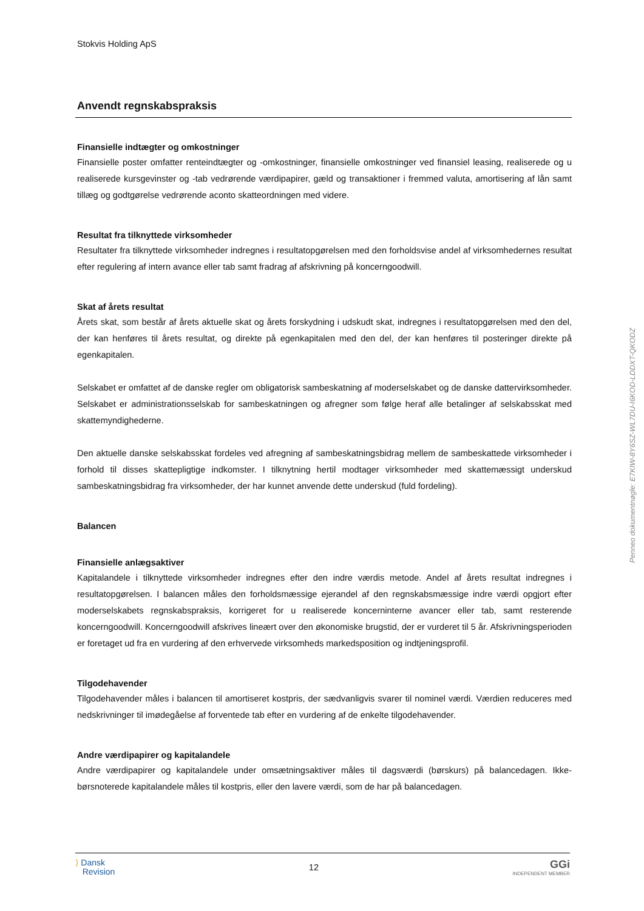Stokvis Holding ApS
Anvendt regnskabspraksis
Finansielle indtægter og omkostninger
Finansielle poster omfatter renteindtægter og -omkostninger, finansielle omkostninger ved finansiel leasing, realiserede og u realiserede kursgevinster og -tab vedrørende værdipapirer, gæld og transaktioner i fremmed valuta, amortisering af lån samt tillæg og godtgørelse vedrørende aconto skatteordningen med videre.
Resultat fra tilknyttede virksomheder
Resultater fra tilknyttede virksomheder indregnes i resultatopgørelsen med den forholdsvise andel af virksomhedernes resultat efter regulering af intern avance eller tab samt fradrag af afskrivning på koncerngoodwill.
Skat af årets resultat
Årets skat, som består af årets aktuelle skat og årets forskydning i udskudt skat, indregnes i resultatopgørelsen med den del, der kan henføres til årets resultat, og direkte på egenkapitalen med den del, der kan henføres til posteringer direkte på egenkapitalen.
Selskabet er omfattet af de danske regler om obligatorisk sambeskatning af moderselskabet og de danske dattervirksomheder. Selskabet er administrationsselskab for sambeskatningen og afregner som følge heraf alle betalinger af selskabsskat med skattemyndighederne.
Den aktuelle danske selskabsskat fordeles ved afregning af sambeskatningsbidrag mellem de sambeskattede virksomheder i forhold til disses skattepligtige indkomster. I tilknytning hertil modtager virksomheder med skattemæssigt underskud sambeskatningsbidrag fra virksomheder, der har kunnet anvende dette underskud (fuld fordeling).
Balancen
Finansielle anlægsaktiver
Kapitalandele i tilknyttede virksomheder indregnes efter den indre værdis metode. Andel af årets resultat indregnes i resultatopgørelsen. I balancen måles den forholdsmæssige ejerandel af den regnskabsmæssige indre værdi opgjort efter moderselskabets regnskabspraksis, korrigeret for u realiserede koncerninterne avancer eller tab, samt resterende koncerngoodwill. Koncerngoodwill afskrives lineært over den økonomiske brugstid, der er vurderet til 5 år. Afskrivningsperioden er foretaget ud fra en vurdering af den erhvervede virksomheds markedsposition og indtjeningsprofil.
Tilgodehavender
Tilgodehavender måles i balancen til amortiseret kostpris, der sædvanligvis svarer til nominel værdi. Værdien reduceres med nedskrivninger til imødegåelse af forventede tab efter en vurdering af de enkelte tilgodehavender.
Andre værdipapirer og kapitalandele
Andre værdipapirer og kapitalandele under omsætningsaktiver måles til dagsværdi (børskurs) på balancedagen. Ikke-børsnoterede kapitalandele måles til kostpris, eller den lavere værdi, som de har på balancedagen.
Penneo dokumentnøgle: E7KIW-8Y6SZ-WL7DU-I6KOD-LDDXT-QKODZ
⟩ Dansk
Revision
12
GGi
INDEPENDENT MEMBER